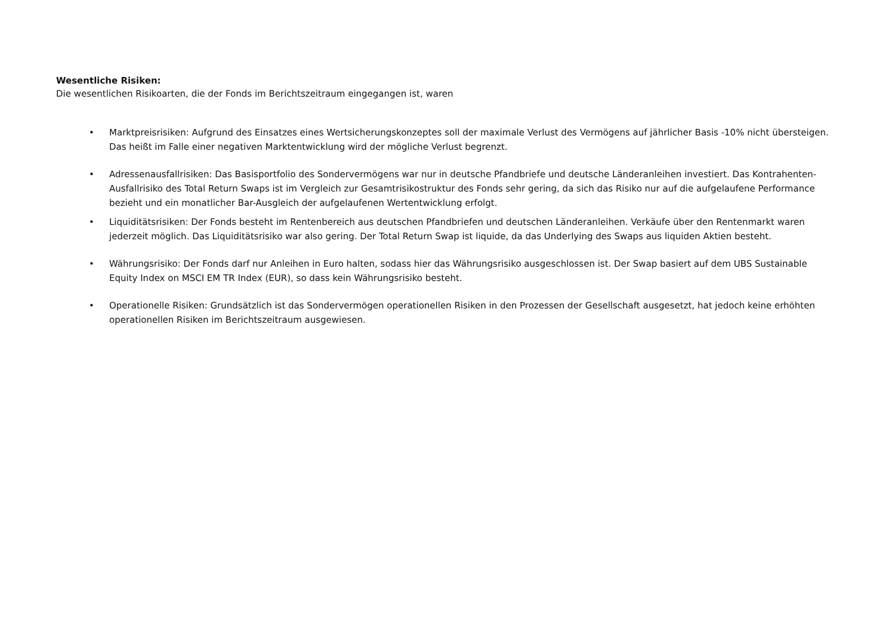Wesentliche Risiken:
Die wesentlichen Risikoarten, die der Fonds im Berichtszeitraum eingegangen ist, waren
• Marktpreisrisiken: Aufgrund des Einsatzes eines Wertsicherungskonzeptes soll der maximale Verlust des Vermögens auf jährlicher Basis -10% nicht übersteigen. Das heißt im Falle einer negativen Marktentwicklung wird der mögliche Verlust begrenzt.
• Adressenausfallrisiken: Das Basisportfolio des Sondervermögens war nur in deutsche Pfandbriefe und deutsche Länderanleihen investiert. Das Kontrahenten-Ausfallrisiko des Total Return Swaps ist im Vergleich zur Gesamtrisikostruktur des Fonds sehr gering, da sich das Risiko nur auf die aufgelaufene Performance bezieht und ein monatlicher Bar-Ausgleich der aufgelaufenen Wertentwicklung erfolgt.
• Liquiditätsrisiken: Der Fonds besteht im Rentenbereich aus deutschen Pfandbriefen und deutschen Länderanleihen. Verkäufe über den Rentenmarkt waren jederzeit möglich. Das Liquiditätsrisiko war also gering. Der Total Return Swap ist liquide, da das Underlying des Swaps aus liquiden Aktien besteht.
• Währungsrisiko: Der Fonds darf nur Anleihen in Euro halten, sodass hier das Währungsrisiko ausgeschlossen ist. Der Swap basiert auf dem UBS Sustainable Equity Index on MSCI EM TR Index (EUR), so dass kein Währungsrisiko besteht.
• Operationelle Risiken: Grundsätzlich ist das Sondervermögen operationellen Risiken in den Prozessen der Gesellschaft ausgesetzt, hat jedoch keine erhöhten operationellen Risiken im Berichtszeitraum ausgewiesen.